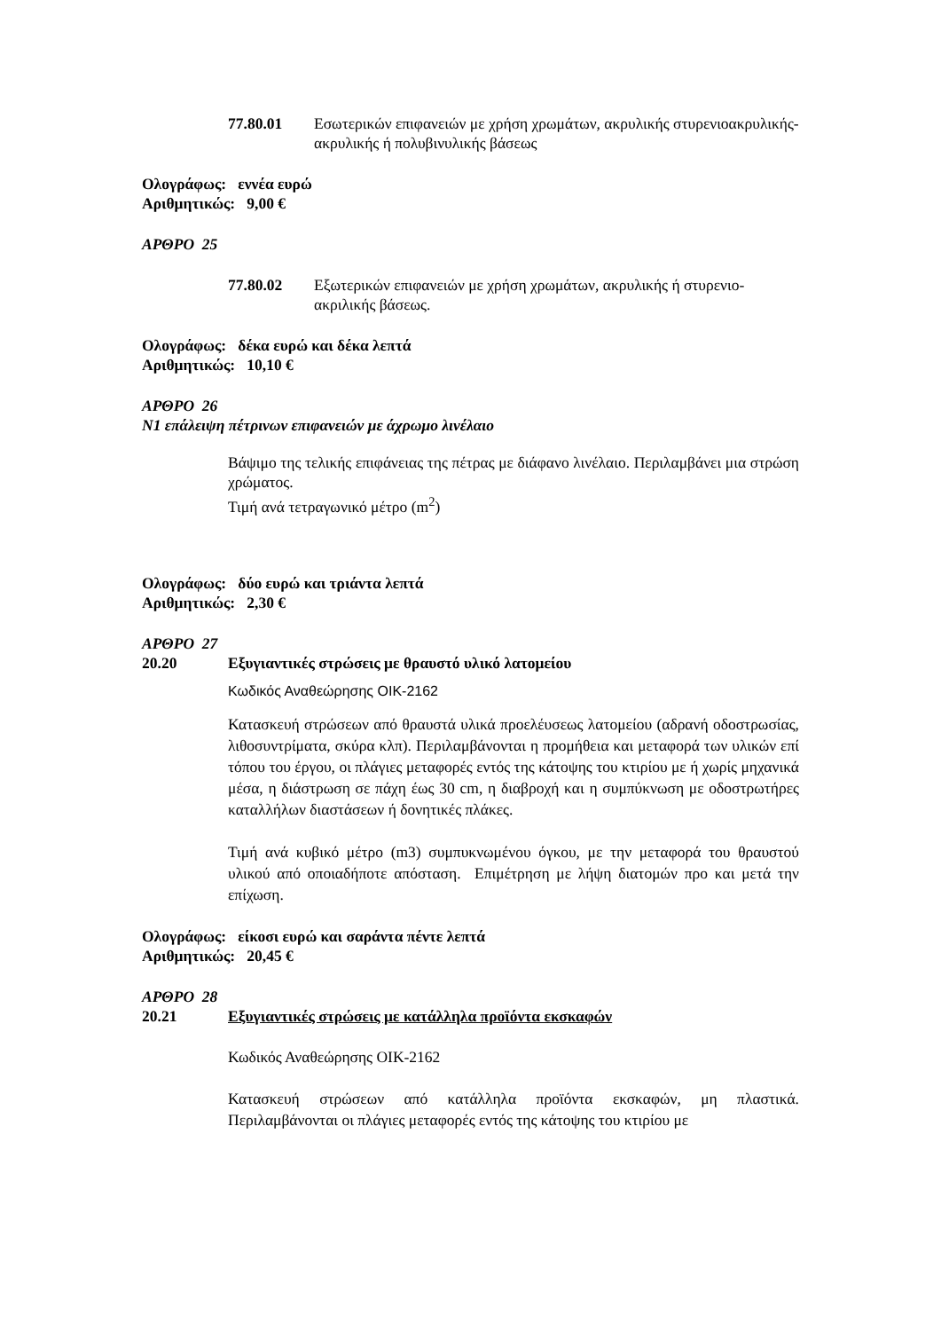77.80.01 Εσωτερικών επιφανειών με χρήση χρωμάτων, ακρυλικής στυρενιοακρυλικής- ακρυλικής ή πολυβινυλικής βάσεως
Ολογράφως: εννέα ευρώ
Αριθμητικώς: 9,00 €
ΑΡΘΡΟ 25
77.80.02 Εξωτερικών επιφανειών με χρήση χρωμάτων, ακρυλικής ή στυρενιο-ακριλικής βάσεως.
Ολογράφως: δέκα ευρώ και δέκα λεπτά
Αριθμητικώς: 10,10 €
ΑΡΘΡΟ 26
Ν1 επάλειψη πέτρινων επιφανειών με άχρωμο λινέλαιο
Βάψιμο της τελικής επιφάνειας της πέτρας με διάφανο λινέλαιο. Περιλαμβάνει μια στρώση χρώματος.
Τιμή ανά τετραγωνικό μέτρο (m<sup>2</sup>)
Ολογράφως: δύο ευρώ και τριάντα λεπτά
Αριθμητικώς: 2,30 €
ΑΡΘΡΟ 27
20.20 Εξυγιαντικές στρώσεις με θραυστό υλικό λατομείου
Κωδικός Αναθεώρησης ΟΙΚ-2162
Κατασκευή στρώσεων από θραυστά υλικά προελέυσεως λατομείου (αδρανή οδοστρωσίας, λιθοσυντρίματα, σκύρα κλπ). Περιλαμβάνονται η προμήθεια και μεταφορά των υλικών επί τόπου του έργου, οι πλάγιες μεταφορές εντός της κάτοψης του κτιρίου με ή χωρίς μηχανικά μέσα, η διάστρωση σε πάχη έως 30 cm, η διαβροχή και η συμπύκνωση με οδοστρωτήρες καταλλήλων διαστάσεων ή δονητικές πλάκες.
Τιμή ανά κυβικό μέτρο (m3) συμπυκνωμένου όγκου, με την μεταφορά του θραυστού υλικού από οποιαδήποτε απόσταση. Επιμέτρηση με λήψη διατομών προ και μετά την επίχωση.
Ολογράφως: είκοσι ευρώ και σαράντα πέντε λεπτά
Αριθμητικώς: 20,45 €
ΑΡΘΡΟ 28
20.21 Εξυγιαντικές στρώσεις με κατάλληλα προϊόντα εκσκαφών
Κωδικός Αναθεώρησης ΟΙΚ-2162
Κατασκευή στρώσεων από κατάλληλα προϊόντα εκσκαφών, μη πλαστικά. Περιλαμβάνονται οι πλάγιες μεταφορές εντός της κάτοψης του κτιρίου με